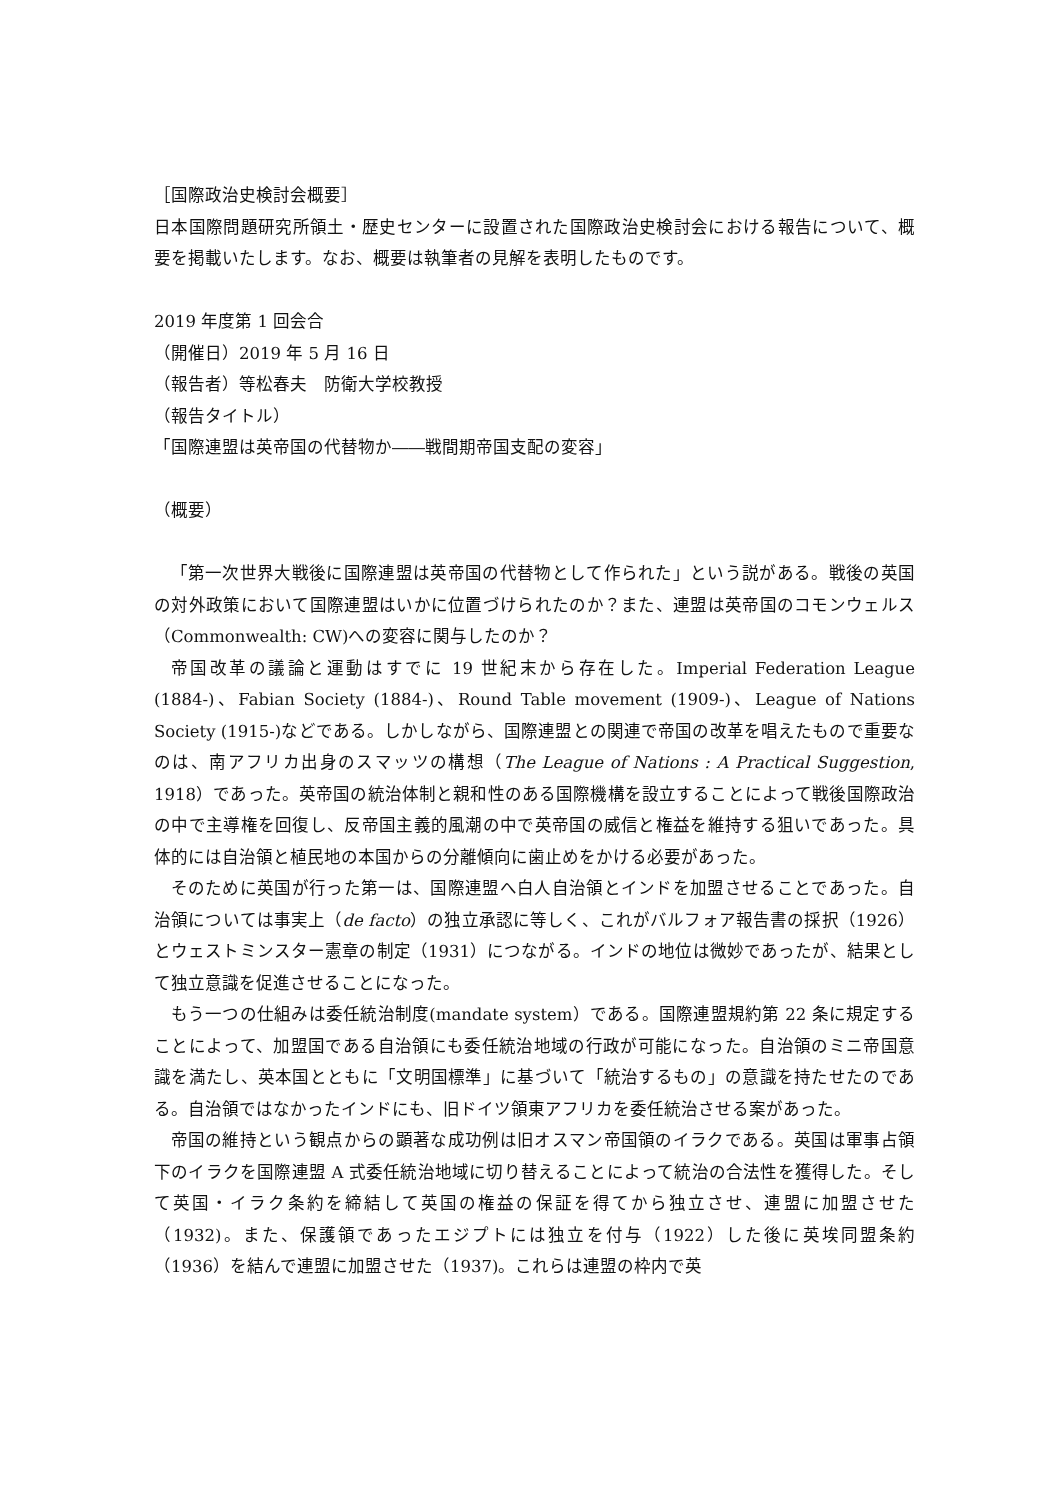［国際政治史検討会概要］
日本国際問題研究所領土・歴史センターに設置された国際政治史検討会における報告について、概要を掲載いたします。なお、概要は執筆者の見解を表明したものです。
2019 年度第 1 回会合
（開催日）2019 年 5 月 16 日
（報告者）等松春夫　防衛大学校教授
（報告タイトル）
「国際連盟は英帝国の代替物か――戦間期帝国支配の変容」
（概要）
「第一次世界大戦後に国際連盟は英帝国の代替物として作られた」という説がある。戦後の英国の対外政策において国際連盟はいかに位置づけられたのか？また、連盟は英帝国のコモンウェルス（Commonwealth: CW)への変容に関与したのか？
帝国改革の議論と運動はすでに 19 世紀末から存在した。Imperial Federation League (1884-)、Fabian Society (1884-)、Round Table movement (1909-)、League of Nations Society (1915-)などである。しかしながら、国際連盟との関連で帝国の改革を唱えたもので重要なのは、南アフリカ出身のスマッツの構想（The League of Nations : A Practical Suggestion, 1918）であった。英帝国の統治体制と親和性のある国際機構を設立することによって戦後国際政治の中で主導権を回復し、反帝国主義的風潮の中で英帝国の威信と権益を維持する狙いであった。具体的には自治領と植民地の本国からの分離傾向に歯止めをかける必要があった。
そのために英国が行った第一は、国際連盟へ白人自治領とインドを加盟させることであった。自治領については事実上（de facto）の独立承認に等しく、これがバルフォア報告書の採択（1926）とウェストミンスター憲章の制定（1931）につながる。インドの地位は微妙であったが、結果として独立意識を促進させることになった。
もう一つの仕組みは委任統治制度(mandate system）である。国際連盟規約第 22 条に規定することによって、加盟国である自治領にも委任統治地域の行政が可能になった。自治領のミニ帝国意識を満たし、英本国とともに「文明国標準」に基づいて「統治するもの」の意識を持たせたのである。自治領ではなかったインドにも、旧ドイツ領東アフリカを委任統治させる案があった。
帝国の維持という観点からの顕著な成功例は旧オスマン帝国領のイラクである。英国は軍事占領下のイラクを国際連盟 A 式委任統治地域に切り替えることによって統治の合法性を獲得した。そして英国・イラク条約を締結して英国の権益の保証を得てから独立させ、連盟に加盟させた（1932)。また、保護領であったエジプトには独立を付与（1922）した後に英埃同盟条約（1936）を結んで連盟に加盟させた（1937)。これらは連盟の枠内で英